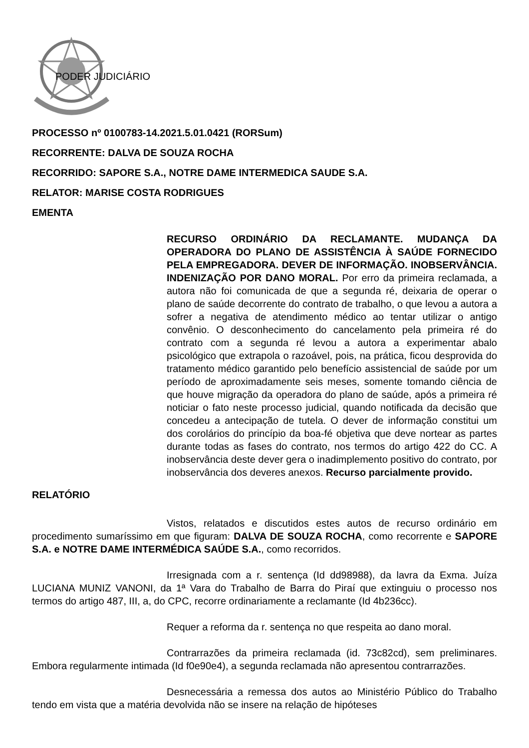PODER JUDICIÁRIO
PROCESSO nº 0100783-14.2021.5.01.0421 (RORSum)
RECORRENTE: DALVA DE SOUZA ROCHA
RECORRIDO: SAPORE S.A., NOTRE DAME INTERMEDICA SAUDE S.A.
RELATOR: MARISE COSTA RODRIGUES
EMENTA
RECURSO ORDINÁRIO DA RECLAMANTE. MUDANÇA DA OPERADORA DO PLANO DE ASSISTÊNCIA À SAÚDE FORNECIDO PELA EMPREGADORA. DEVER DE INFORMAÇÃO. INOBSERVÂNCIA. INDENIZAÇÃO POR DANO MORAL. Por erro da primeira reclamada, a autora não foi comunicada de que a segunda ré, deixaria de operar o plano de saúde decorrente do contrato de trabalho, o que levou a autora a sofrer a negativa de atendimento médico ao tentar utilizar o antigo convênio. O desconhecimento do cancelamento pela primeira ré do contrato com a segunda ré levou a autora a experimentar abalo psicológico que extrapola o razoável, pois, na prática, ficou desprovida do tratamento médico garantido pelo benefício assistencial de saúde por um período de aproximadamente seis meses, somente tomando ciência de que houve migração da operadora do plano de saúde, após a primeira ré noticiar o fato neste processo judicial, quando notificada da decisão que concedeu a antecipação de tutela. O dever de informação constitui um dos corolários do princípio da boa-fé objetiva que deve nortear as partes durante todas as fases do contrato, nos termos do artigo 422 do CC. A inobservância deste dever gera o inadimplemento positivo do contrato, por inobservância dos deveres anexos. Recurso parcialmente provido.
RELATÓRIO
Vistos, relatados e discutidos estes autos de recurso ordinário em procedimento sumaríssimo em que figuram: DALVA DE SOUZA ROCHA, como recorrente e SAPORE S.A. e NOTRE DAME INTERMÉDICA SAÚDE S.A., como recorridos.
Irresignada com a r. sentença (Id dd98988), da lavra da Exma. Juíza LUCIANA MUNIZ VANONI, da 1ª Vara do Trabalho de Barra do Piraí que extinguiu o processo nos termos do artigo 487, III, a, do CPC, recorre ordinariamente a reclamante (Id 4b236cc).
Requer a reforma da r. sentença no que respeita ao dano moral.
Contrarrazões da primeira reclamada (id. 73c82cd), sem preliminares. Embora regularmente intimada (Id f0e90e4), a segunda reclamada não apresentou contrarrazões.
Desnecessária a remessa dos autos ao Ministério Público do Trabalho tendo em vista que a matéria devolvida não se insere na relação de hipóteses